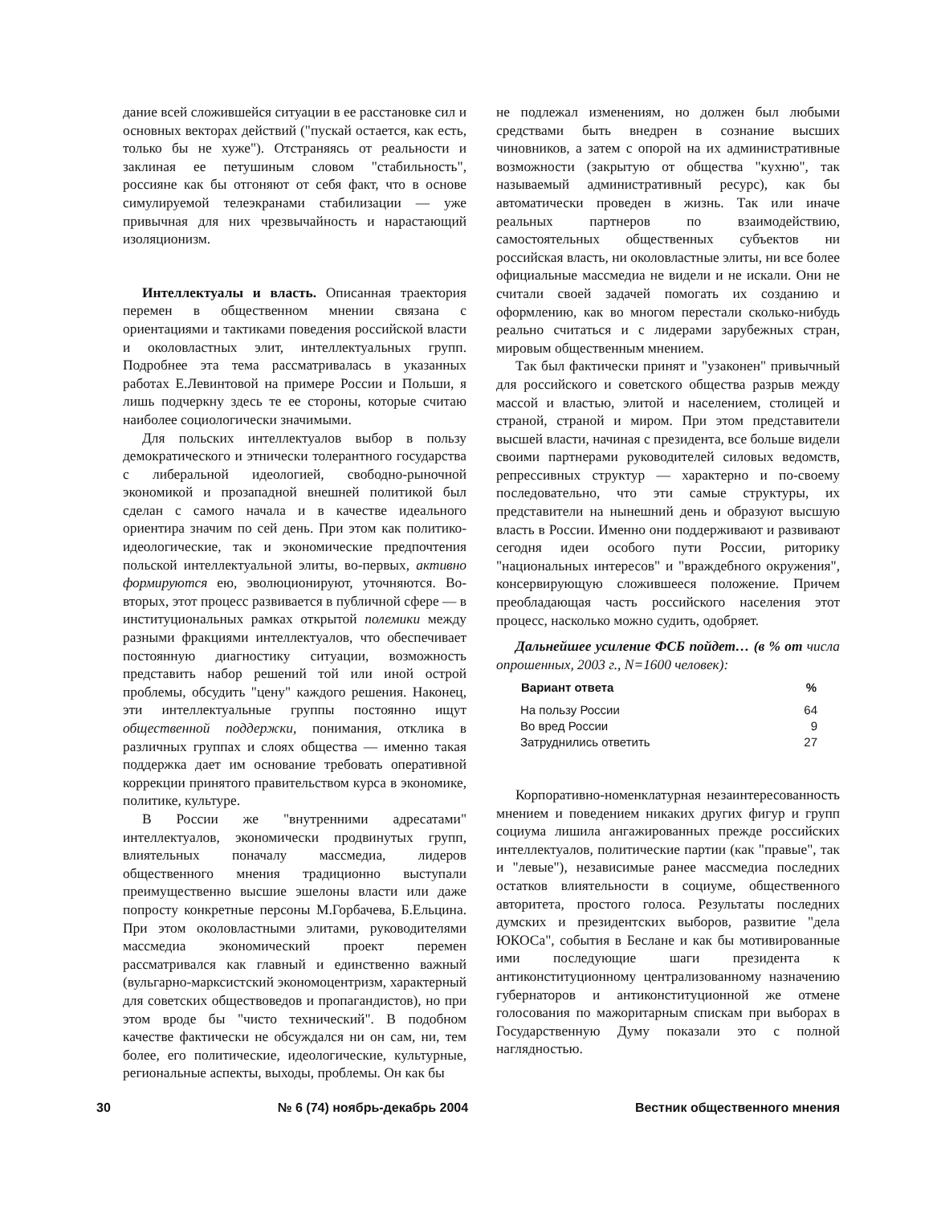дание всей сложившейся ситуации в ее расстановке сил и основных векторах действий ("пускай остается, как есть, только бы не хуже"). Отстраняясь от реальности и заклиная ее петушиным словом "стабильность", россияне как бы отгоняют от себя факт, что в основе симулируемой телеэкранами стабилизации — уже привычная для них чрезвычайность и нарастающий изоляционизм.
Интеллектуалы и власть. Описанная траектория перемен в общественном мнении связана с ориентациями и тактиками поведения российской власти и околовластных элит, интеллектуальных групп. Подробнее эта тема рассматривалась в указанных работах Е.Левинтовой на примере России и Польши, я лишь подчеркну здесь те ее стороны, которые считаю наиболее социологически значимыми.
Для польских интеллектуалов выбор в пользу демократического и этнически толерантного государства с либеральной идеологией, свободно-рыночной экономикой и прозападной внешней политикой был сделан с самого начала и в качестве идеального ориентира значим по сей день. При этом как политико-идеологические, так и экономические предпочтения польской интеллектуальной элиты, во-первых, активно формируются ею, эволюционируют, уточняются. Во-вторых, этот процесс развивается в публичной сфере — в институциональных рамках открытой полемики между разными фракциями интеллектуалов, что обеспечивает постоянную диагностику ситуации, возможность представить набор решений той или иной острой проблемы, обсудить "цену" каждого решения. Наконец, эти интеллектуальные группы постоянно ищут общественной поддержки, понимания, отклика в различных группах и слоях общества — именно такая поддержка дает им основание требовать оперативной коррекции принятого правительством курса в экономике, политике, культуре.
В России же "внутренними адресатами" интеллектуалов, экономически продвинутых групп, влиятельных поначалу массмедиа, лидеров общественного мнения традиционно выступали преимущественно высшие эшелоны власти или даже попросту конкретные персоны М.Горбачева, Б.Ельцина. При этом околовластными элитами, руководителями массмедиа экономический проект перемен рассматривался как главный и единственно важный (вульгарно-марксистский экономоцентризм, характерный для советских обществоведов и пропагандистов), но при этом вроде бы "чисто технический". В подобном качестве фактически не обсуждался ни он сам, ни, тем более, его политические, идеологические, культурные, региональные аспекты, выходы, проблемы. Он как бы
не подлежал изменениям, но должен был любыми средствами быть внедрен в сознание высших чиновников, а затем с опорой на их административные возможности (закрытую от общества "кухню", так называемый административный ресурс), как бы автоматически проведен в жизнь. Так или иначе реальных партнеров по взаимодействию, самостоятельных общественных субъектов ни российская власть, ни околовластные элиты, ни все более официальные массмедиа не видели и не искали. Они не считали своей задачей помогать их созданию и оформлению, как во многом перестали сколько-нибудь реально считаться и с лидерами зарубежных стран, мировым общественным мнением.
Так был фактически принят и "узаконен" привычный для российского и советского общества разрыв между массой и властью, элитой и населением, столицей и страной, страной и миром. При этом представители высшей власти, начиная с президента, все больше видели своими партнерами руководителей силовых ведомств, репрессивных структур — характерно и по-своему последовательно, что эти самые структуры, их представители на нынешний день и образуют высшую власть в России. Именно они поддерживают и развивают сегодня идеи особого пути России, риторику "национальных интересов" и "враждебного окружения", консервирующую сложившееся положение. Причем преобладающая часть российского населения этот процесс, насколько можно судить, одобряет.
Дальнейшее усиление ФСБ пойдет… (в % от числа опрошенных, 2003 г., N=1600 человек):
| Вариант ответа | % |
| --- | --- |
| На пользу России | 64 |
| Во вред России | 9 |
| Затруднились ответить | 27 |
Корпоративно-номенклатурная незаинтересованность мнением и поведением никаких других фигур и групп социума лишила ангажированных прежде российских интеллектуалов, политические партии (как "правые", так и "левые"), независимые ранее массмедиа последних остатков влиятельности в социуме, общественного авторитета, простого голоса. Результаты последних думских и президентских выборов, развитие "дела ЮКОСа", события в Беслане и как бы мотивированные ими последующие шаги президента к антиконституционному централизованному назначению губернаторов и антиконституционной же отмене голосования по мажоритарным спискам при выборах в Государственную Думу показали это с полной наглядностью.
30 № 6 (74) ноябрь-декабрь 2004 Вестник общественного мнения